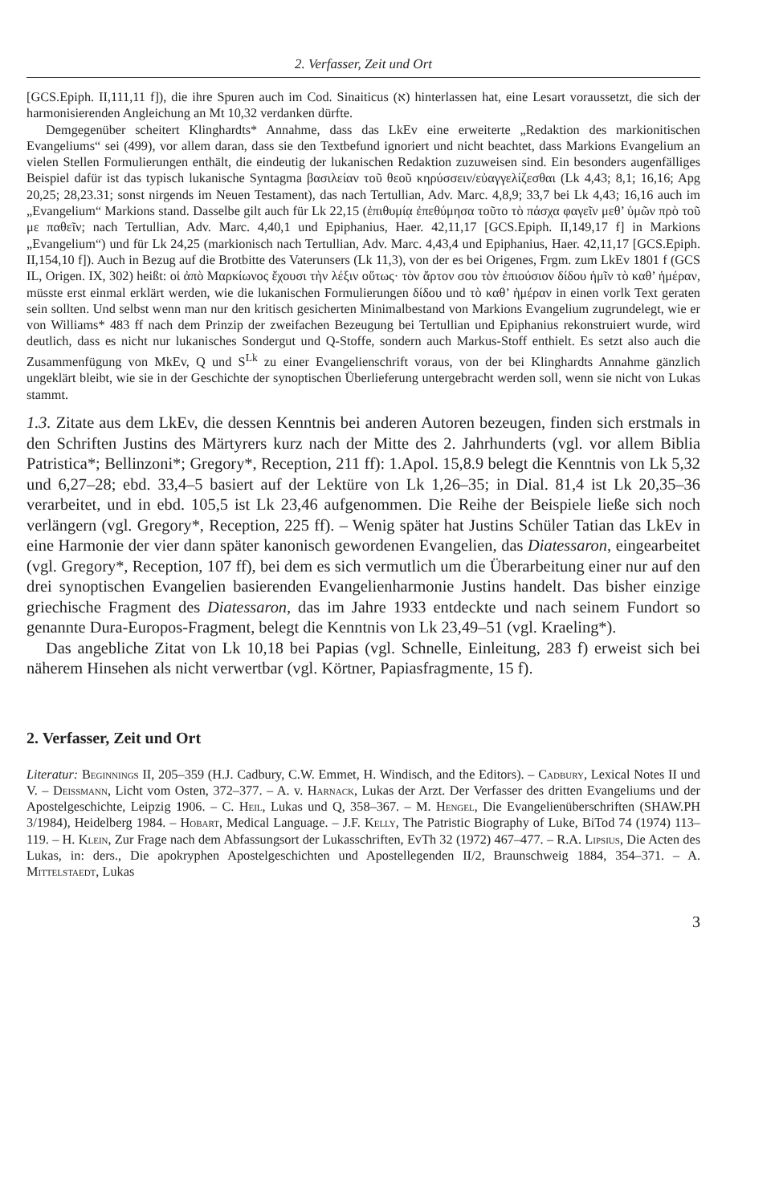2. Verfasser, Zeit und Ort
[GCS.Epiph. II,111,11 f]), die ihre Spuren auch im Cod. Sinaiticus (א) hinterlassen hat, eine Lesart voraussetzt, die sich der harmonisierenden Angleichung an Mt 10,32 verdanken dürfte.
Demgegenüber scheitert Klinghardts* Annahme, dass das LkEv eine erweiterte „Redaktion des markionitischen Evangeliums“ sei (499), vor allem daran, dass sie den Textbefund ignoriert und nicht beachtet, dass Markions Evangelium an vielen Stellen Formulierungen enthält, die eindeutig der lukanischen Redaktion zuzuweisen sind. Ein besonders augenfälliges Beispiel dafür ist das typisch lukanische Syntagma βασιλείαν τοῦ θεοῦ κηρύσσειν/εὐαγγελίζεσθαι (Lk 4,43; 8,1; 16,16; Apg 20,25; 28,23.31; sonst nirgends im Neuen Testament), das nach Tertullian, Adv. Marc. 4,8,9; 33,7 bei Lk 4,43; 16,16 auch im „Evangelium“ Markions stand. Dasselbe gilt auch für Lk 22,15 (ἐπιθυμίᾳ ἐπεθύμησα τοῦτο τὸ πάσχα φαγεῖν μεθ’ ὑμῶν πρὸ τοῦ με παθεῖν; nach Tertullian, Adv. Marc. 4,40,1 und Epiphanius, Haer. 42,11,17 [GCS.Epiph. II,149,17 f] in Markions „Evangelium“) und für Lk 24,25 (markionisch nach Tertullian, Adv. Marc. 4,43,4 und Epiphanius, Haer. 42,11,17 [GCS.Epiph. II,154,10 f]). Auch in Bezug auf die Brotbitte des Vaterunsers (Lk 11,3), von der es bei Origenes, Frgm. zum LkEv 1801 f (GCS IL, Origen. IX, 302) heißt: οἱ ἀπὸ Μαρκίωνος ἔχουσι τὴν λέξιν οὕτως· τὸν ἄρτον σου τὸν ἐπιούσιον δίδου ἡμῖν τὸ καθ’ ἡμέραν, müsste erst einmal erklärt werden, wie die lukanischen Formulierungen δίδου und τὸ καθ’ ἡμέραν in einen vorlk Text geraten sein sollten. Und selbst wenn man nur den kritisch gesicherten Minimalbestand von Markions Evangelium zugrundelegt, wie er von Williams* 483 ff nach dem Prinzip der zweifachen Bezeugung bei Tertullian und Epiphanius rekonstruiert wurde, wird deutlich, dass es nicht nur lukanisches Sondergut und Q-Stoffe, sondern auch Markus-Stoff enthielt. Es setzt also auch die Zusammenfügung von MkEv, Q und S<sup>Lk</sup> zu einer Evangelienschrift voraus, von der bei Klinghardts Annahme gänzlich ungeklärt bleibt, wie sie in der Geschichte der synoptischen Überlieferung untergebracht werden soll, wenn sie nicht von Lukas stammt.
1.3. Zitate aus dem LkEv, die dessen Kenntnis bei anderen Autoren bezeugen, finden sich erstmals in den Schriften Justins des Märtyrers kurz nach der Mitte des 2. Jahrhunderts (vgl. vor allem Biblia Patristica*; Bellinzoni*; Gregory*, Reception, 211 ff): 1.Apol. 15,8.9 belegt die Kenntnis von Lk 5,32 und 6,27–28; ebd. 33,4–5 basiert auf der Lektüre von Lk 1,26–35; in Dial. 81,4 ist Lk 20,35–36 verarbeitet, und in ebd. 105,5 ist Lk 23,46 aufgenommen. Die Reihe der Beispiele ließe sich noch verlängern (vgl. Gregory*, Reception, 225 ff). – Wenig später hat Justins Schüler Tatian das LkEv in eine Harmonie der vier dann später kanonisch gewordenen Evangelien, das Diatessaron, eingearbeitet (vgl. Gregory*, Reception, 107 ff), bei dem es sich vermutlich um die Überarbeitung einer nur auf den drei synoptischen Evangelien basierenden Evangelienharmonie Justins handelt. Das bisher einzige griechische Fragment des Diatessaron, das im Jahre 1933 entdeckte und nach seinem Fundort so genannte Dura-Europos-Fragment, belegt die Kenntnis von Lk 23,49–51 (vgl. Kraeling*).
Das angebliche Zitat von Lk 10,18 bei Papias (vgl. Schnelle, Einleitung, 283 f) erweist sich bei näherem Hinsehen als nicht verwertbar (vgl. Körtner, Papiasfragmente, 15 f).
2. Verfasser, Zeit und Ort
Literatur: Beginnings II, 205–359 (H.J. Cadbury, C.W. Emmet, H. Windisch, and the Editors). – Cadbury, Lexical Notes II und V. – Deissmann, Licht vom Osten, 372–377. – A. v. Harnack, Lukas der Arzt. Der Verfasser des dritten Evangeliums und der Apostelgeschichte, Leipzig 1906. – C. Heil, Lukas und Q, 358–367. – M. Hengel, Die Evangelienüberschriften (SHAW.PH 3/1984), Heidelberg 1984. – Hobart, Medical Language. – J.F. Kelly, The Patristic Biography of Luke, BiTod 74 (1974) 113–119. – H. Klein, Zur Frage nach dem Abfassungsort der Lukasschriften, EvTh 32 (1972) 467–477. – R.A. Lipsius, Die Acten des Lukas, in: ders., Die apokryphen Apostelgeschichten und Apostellegenden II/2, Braunschweig 1884, 354–371. – A. Mittelstaedt, Lukas
3